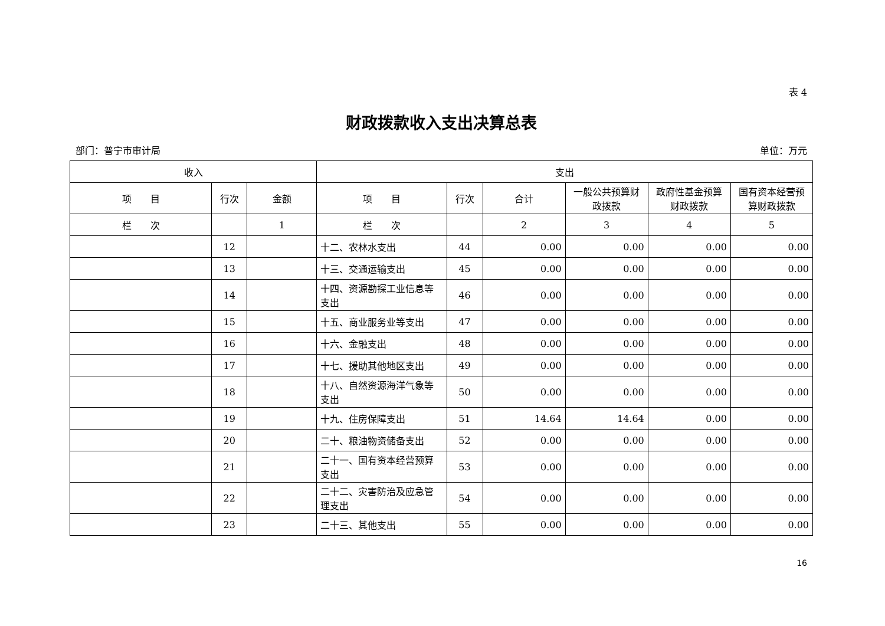表 4
财政拨款收入支出决算总表
部门：普宁市审计局 单位：万元
| 收入 | | | 支出 | | | | | |
| --- | --- | --- | --- | --- | --- | --- | --- | --- |
| 项 目 | 行次 | 金额 | 项 目 | 行次 | 合计 | 一般公共预算财政拨款 | 政府性基金预算财政拨款 | 国有资本经营预算财政拨款 |
| 栏 次 | | 1 | 栏 次 | | 2 | 3 | 4 | 5 |
| | 12 | | 十二、农林水支出 | 44 | 0.00 | 0.00 | 0.00 | 0.00 |
| | 13 | | 十三、交通运输支出 | 45 | 0.00 | 0.00 | 0.00 | 0.00 |
| | 14 | | 十四、资源勘探工业信息等支出 | 46 | 0.00 | 0.00 | 0.00 | 0.00 |
| | 15 | | 十五、商业服务业等支出 | 47 | 0.00 | 0.00 | 0.00 | 0.00 |
| | 16 | | 十六、金融支出 | 48 | 0.00 | 0.00 | 0.00 | 0.00 |
| | 17 | | 十七、援助其他地区支出 | 49 | 0.00 | 0.00 | 0.00 | 0.00 |
| | 18 | | 十八、自然资源海洋气象等支出 | 50 | 0.00 | 0.00 | 0.00 | 0.00 |
| | 19 | | 十九、住房保障支出 | 51 | 14.64 | 14.64 | 0.00 | 0.00 |
| | 20 | | 二十、粮油物资储备支出 | 52 | 0.00 | 0.00 | 0.00 | 0.00 |
| | 21 | | 二十一、国有资本经营预算支出 | 53 | 0.00 | 0.00 | 0.00 | 0.00 |
| | 22 | | 二十二、灾害防治及应急管理支出 | 54 | 0.00 | 0.00 | 0.00 | 0.00 |
| | 23 | | 二十三、其他支出 | 55 | 0.00 | 0.00 | 0.00 | 0.00 |
16